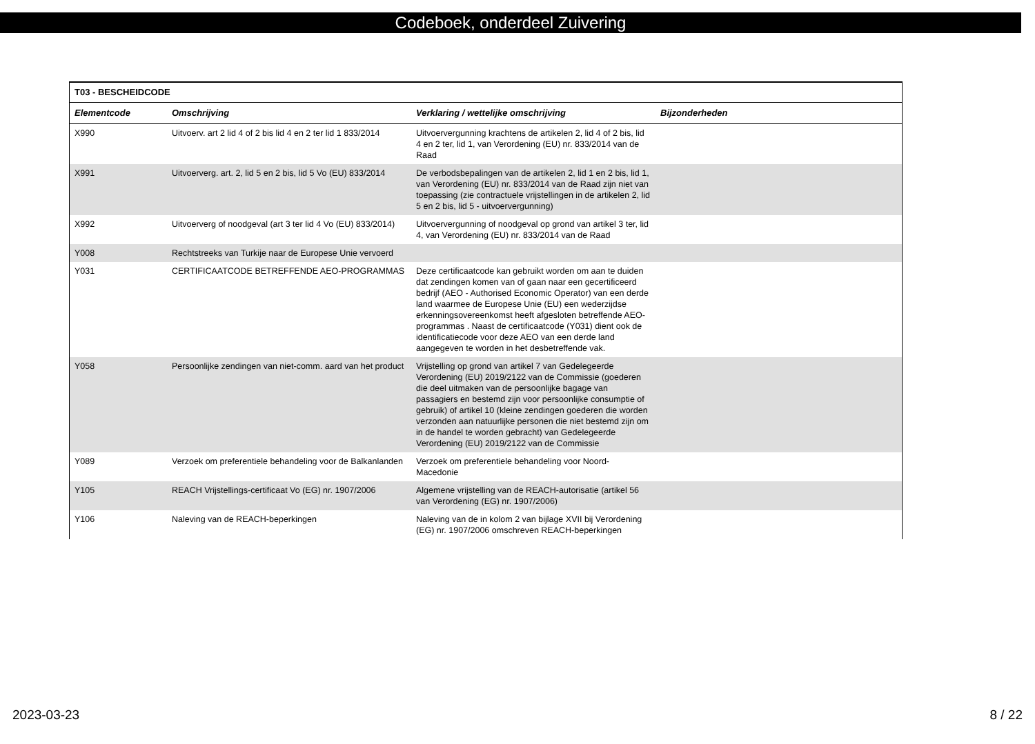Codeboek, onderdeel Zuivering
| T03 - BESCHEIDCODE | | | |
| --- | --- | --- | --- |
| Elementcode | Omschrijving | Verklaring / wettelijke omschrijving | Bijzonderheden |
| X990 | Uitvoerv. art 2 lid 4 of 2 bis lid 4 en 2 ter lid 1 833/2014 | Uitvoervergunning krachtens de artikelen 2, lid 4 of 2 bis, lid 4 en 2 ter, lid 1, van Verordening (EU) nr. 833/2014 van de Raad | |
| X991 | Uitvoerverg. art. 2, lid 5 en 2 bis, lid 5 Vo (EU) 833/2014 | De verbodsbepalingen van de artikelen 2, lid 1 en 2 bis, lid 1, van Verordening (EU) nr. 833/2014 van de Raad zijn niet van toepassing (zie contractuele vrijstellingen in de artikelen 2, lid 5 en 2 bis, lid 5 - uitvoervergunning) | |
| X992 | Uitvoerverg of noodgeval (art 3 ter lid 4 Vo (EU) 833/2014) | Uitvoervergunning of noodgeval op grond van artikel 3 ter, lid 4, van Verordening (EU) nr. 833/2014 van de Raad | |
| Y008 | Rechtstreeks van Turkije naar de Europese Unie vervoerd | | |
| Y031 | CERTIFICAATCODE BETREFFENDE AEO-PROGRAMMAS | Deze certificaatcode kan gebruikt worden om aan te duiden dat zendingen komen van of gaan naar een gecertificeerd bedrijf (AEO - Authorised Economic Operator) van een derde land waarmee de Europese Unie (EU) een wederzijdse erkenningsovereenkomst heeft afgesloten betreffende AEO- programmas . Naast de certificaatcode (Y031) dient ook de identificatiecode voor deze AEO van een derde land aangegeven te worden in het desbetreffende vak. | |
| Y058 | Persoonlijke zendingen van niet-comm. aard van het product | Vrijstelling op grond van artikel 7 van Gedelegeerde Verordening (EU) 2019/2122 van de Commissie (goederen die deel uitmaken van de persoonlijke bagage van passagiers en bestemd zijn voor persoonlijke consumptie of gebruik) of artikel 10 (kleine zendingen goederen die worden verzonden aan natuurlijke personen die niet bestemd zijn om in de handel te worden gebracht) van Gedelegeerde Verordening (EU) 2019/2122 van de Commissie | |
| Y089 | Verzoek om preferentiele behandeling voor de Balkanlanden | Verzoek om preferentiele behandeling voor Noord-Macedonie | |
| Y105 | REACH Vrijstellings-certificaat Vo (EG) nr. 1907/2006 | Algemene vrijstelling van de REACH-autorisatie (artikel 56 van Verordening (EG) nr. 1907/2006) | |
| Y106 | Naleving van de REACH-beperkingen | Naleving van de in kolom 2 van bijlage XVII bij Verordening (EG) nr. 1907/2006 omschreven REACH-beperkingen | |
2023-03-23 8 / 22